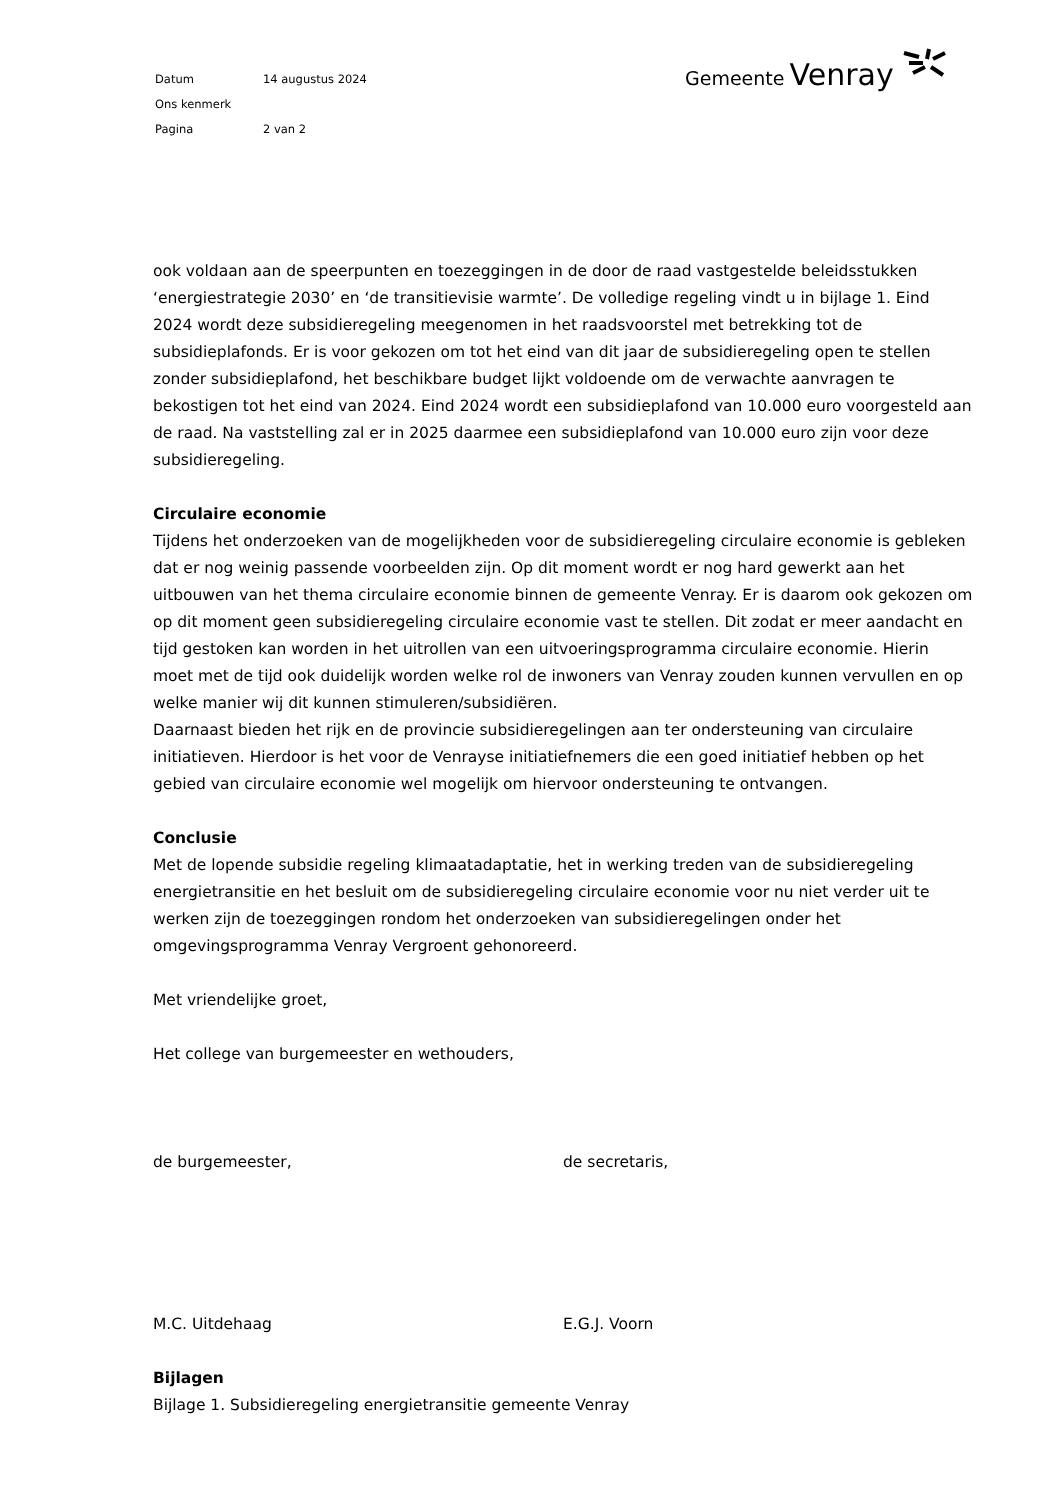| Datum | 14 augustus 2024 |
| Ons kenmerk | |
| Pagina | 2 van 2 |
Gemeente Venray
ook voldaan aan de speerpunten en toezeggingen in de door de raad vastgestelde beleidsstukken ‘energiestrategie 2030’ en ‘de transitievisie warmte’. De volledige regeling vindt u in bijlage 1. Eind 2024 wordt deze subsidieregeling meegenomen in het raadsvoorstel met betrekking tot de subsidieplafonds. Er is voor gekozen om tot het eind van dit jaar de subsidieregeling open te stellen zonder subsidieplafond, het beschikbare budget lijkt voldoende om de verwachte aanvragen te bekostigen tot het eind van 2024. Eind 2024 wordt een subsidieplafond van 10.000 euro voorgesteld aan de raad. Na vaststelling zal er in 2025 daarmee een subsidieplafond van 10.000 euro zijn voor deze subsidieregeling.
Circulaire economie
Tijdens het onderzoeken van de mogelijkheden voor de subsidieregeling circulaire economie is gebleken dat er nog weinig passende voorbeelden zijn. Op dit moment wordt er nog hard gewerkt aan het uitbouwen van het thema circulaire economie binnen de gemeente Venray. Er is daarom ook gekozen om op dit moment geen subsidieregeling circulaire economie vast te stellen. Dit zodat er meer aandacht en tijd gestoken kan worden in het uitrollen van een uitvoeringsprogramma circulaire economie. Hierin moet met de tijd ook duidelijk worden welke rol de inwoners van Venray zouden kunnen vervullen en op welke manier wij dit kunnen stimuleren/subsidiëren.
Daarnaast bieden het rijk en de provincie subsidieregelingen aan ter ondersteuning van circulaire initiatieven. Hierdoor is het voor de Venrayse initiatiefnemers die een goed initiatief hebben op het gebied van circulaire economie wel mogelijk om hiervoor ondersteuning te ontvangen.
Conclusie
Met de lopende subsidie regeling klimaatadaptatie, het in werking treden van de subsidieregeling energietransitie en het besluit om de subsidieregeling circulaire economie voor nu niet verder uit te werken zijn de toezeggingen rondom het onderzoeken van subsidieregelingen onder het omgevingsprogramma Venray Vergroent gehonoreerd.
Met vriendelijke groet,
Het college van burgemeester en wethouders,
de burgemeester, de secretaris,
M.C. Uitdehaag E.G.J. Voorn
Bijlagen
Bijlage 1. Subsidieregeling energietransitie gemeente Venray